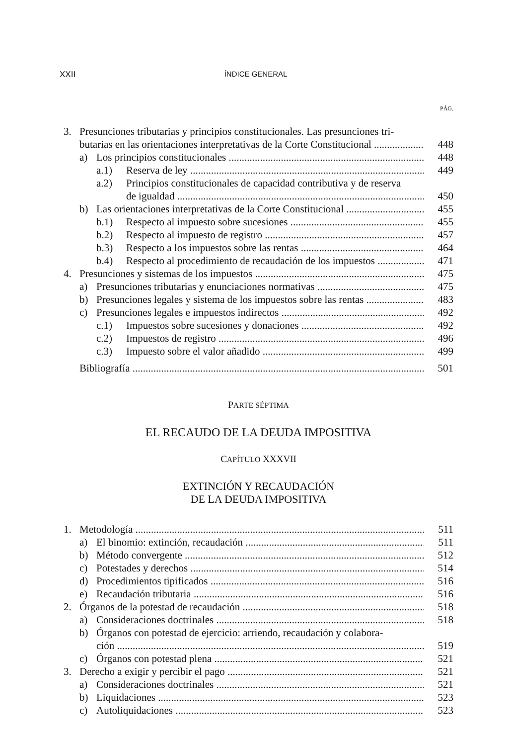XXII
ÍNDICE GENERAL
PÁG.
3. Presunciones tributarias y principios constitucionales. Las presunciones tri-
butarias en las orientaciones interpretativas de la Corte Constitucional 448
a) Los principios constitucionales 448
a.1) Reserva de ley 449
a.2) Principios constitucionales de capacidad contributiva y de reserva
de igualdad 450
b) Las orientaciones interpretativas de la Corte Constitucional 455
b.1) Respecto al impuesto sobre sucesiones 455
b.2) Respecto al impuesto de registro 457
b.3) Respecto a los impuestos sobre las rentas 464
b.4) Respecto al procedimiento de recaudación de los impuestos 471
4. Presunciones y sistemas de los impuestos 475
a) Presunciones tributarias y enunciaciones normativas 475
b) Presunciones legales y sistema de los impuestos sobre las rentas 483
c) Presunciones legales e impuestos indirectos 492
c.1) Impuestos sobre sucesiones y donaciones 492
c.2) Impuestos de registro 496
c.3) Impuesto sobre el valor añadido 499
Bibliografía 501
PARTE SÉPTIMA
EL RECAUDO DE LA DEUDA IMPOSITIVA
CAPÍTULO XXXVII
EXTINCIÓN Y RECAUDACIÓN
DE LA DEUDA IMPOSITIVA
1. Metodología 511
a) El binomio: extinción, recaudación 511
b) Método convergente 512
c) Potestades y derechos 514
d) Procedimientos tipificados 516
e) Recaudación tributaria 516
2. Órganos de la potestad de recaudación 518
a) Consideraciones doctrinales 518
b) Órganos con potestad de ejercicio: arriendo, recaudación y colabora-
ción 519
c) Órganos con potestad plena 521
3. Derecho a exigir y percibir el pago 521
a) Consideraciones doctrinales 521
b) Liquidaciones 523
c) Autoliquidaciones 523